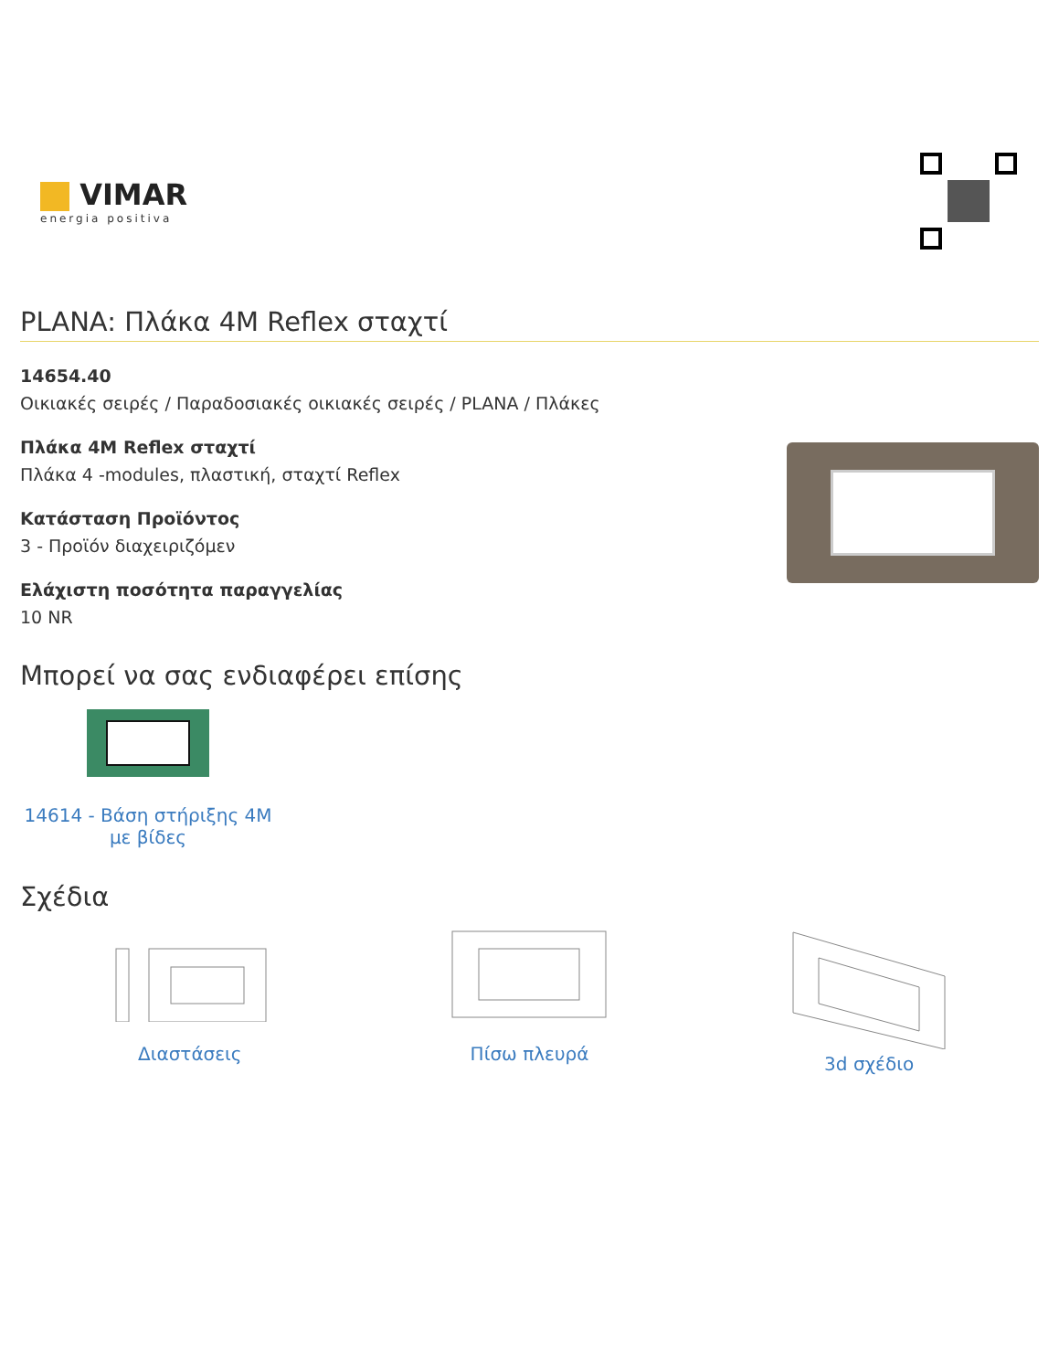VIMAR
energia positiva
PLANA: Πλάκα 4M Reflex σταχτί
14654.40
Οικιακές σειρές / Παραδοσιακές οικιακές σειρές / PLANA / Πλάκες
Πλάκα 4M Reflex σταχτί
Πλάκα 4 -modules, πλαστική, σταχτί Reflex
Κατάσταση Προϊόντος
3 - Προϊόν διαχειριζόμεν
Ελάχιστη ποσότητα παραγγελίας
10 NR
Μπορεί να σας ενδιαφέρει επίσης
14614 - Βάση στήριξης 4M με βίδες
Σχέδια
Διαστάσεις
Πίσω πλευρά
3d σχέδιο